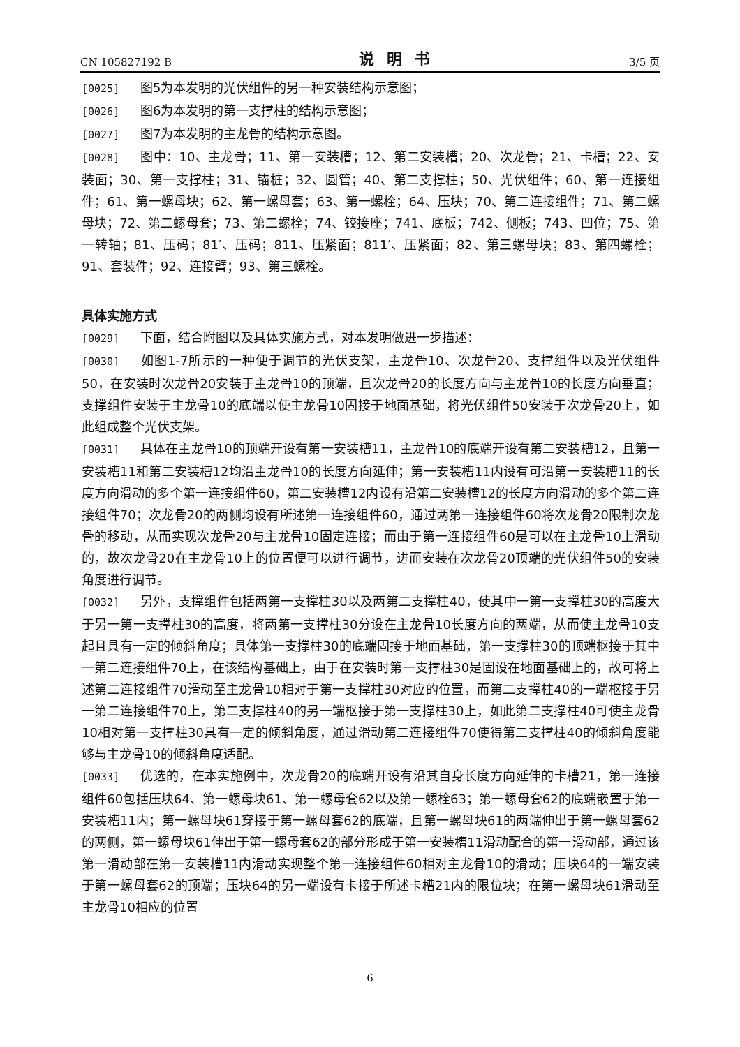CN 105827192 B 说明书 3/5 页
[0025] 图5为本发明的光伏组件的另一种安装结构示意图；
[0026] 图6为本发明的第一支撑柱的结构示意图；
[0027] 图7为本发明的主龙骨的结构示意图。
[0028] 图中：10、主龙骨；11、第一安装槽；12、第二安装槽；20、次龙骨；21、卡槽；22、安装面；30、第一支撑柱；31、锚桩；32、圆管；40、第二支撑柱；50、光伏组件；60、第一连接组件；61、第一螺母块；62、第一螺母套；63、第一螺栓；64、压块；70、第二连接组件；71、第二螺母块；72、第二螺母套；73、第二螺栓；74、铰接座；741、底板；742、侧板；743、凹位；75、第一转轴；81、压码；81′、压码；811、压紧面；811′、压紧面；82、第三螺母块；83、第四螺栓；91、套装件；92、连接臂；93、第三螺栓。
具体实施方式
[0029] 下面，结合附图以及具体实施方式，对本发明做进一步描述：
[0030] 如图1-7所示的一种便于调节的光伏支架，主龙骨10、次龙骨20、支撑组件以及光伏组件50，在安装时次龙骨20安装于主龙骨10的顶端，且次龙骨20的长度方向与主龙骨10的长度方向垂直；支撑组件安装于主龙骨10的底端以使主龙骨10固接于地面基础，将光伏组件50安装于次龙骨20上，如此组成整个光伏支架。
[0031] 具体在主龙骨10的顶端开设有第一安装槽11，主龙骨10的底端开设有第二安装槽12，且第一安装槽11和第二安装槽12均沿主龙骨10的长度方向延伸；第一安装槽11内设有可沿第一安装槽11的长度方向滑动的多个第一连接组件60，第二安装槽12内设有沿第二安装槽12的长度方向滑动的多个第二连接组件70；次龙骨20的两侧均设有所述第一连接组件60，通过两第一连接组件60将次龙骨20限制次龙骨的移动，从而实现次龙骨20与主龙骨10固定连接；而由于第一连接组件60是可以在主龙骨10上滑动的，故次龙骨20在主龙骨10上的位置便可以进行调节，进而安装在次龙骨20顶端的光伏组件50的安装角度进行调节。
[0032] 另外，支撑组件包括两第一支撑柱30以及两第二支撑柱40，使其中一第一支撑柱30的高度大于另一第一支撑柱30的高度，将两第一支撑柱30分设在主龙骨10长度方向的两端，从而使主龙骨10支起且具有一定的倾斜角度；具体第一支撑柱30的底端固接于地面基础，第一支撑柱30的顶端枢接于其中一第二连接组件70上，在该结构基础上，由于在安装时第一支撑柱30是固设在地面基础上的，故可将上述第二连接组件70滑动至主龙骨10相对于第一支撑柱30对应的位置，而第二支撑柱40的一端枢接于另一第二连接组件70上，第二支撑柱40的另一端枢接于第一支撑柱30上，如此第二支撑柱40可使主龙骨10相对第一支撑柱30具有一定的倾斜角度，通过滑动第二连接组件70使得第二支撑柱40的倾斜角度能够与主龙骨10的倾斜角度适配。
[0033] 优选的，在本实施例中，次龙骨20的底端开设有沿其自身长度方向延伸的卡槽21，第一连接组件60包括压块64、第一螺母块61、第一螺母套62以及第一螺栓63；第一螺母套62的底端嵌置于第一安装槽11内；第一螺母块61穿接于第一螺母套62的底端，且第一螺母块61的两端伸出于第一螺母套62的两侧，第一螺母块61伸出于第一螺母套62的部分形成于第一安装槽11滑动配合的第一滑动部，通过该第一滑动部在第一安装槽11内滑动实现整个第一连接组件60相对主龙骨10的滑动；压块64的一端安装于第一螺母套62的顶端；压块64的另一端设有卡接于所述卡槽21内的限位块；在第一螺母块61滑动至主龙骨10相应的位置
6